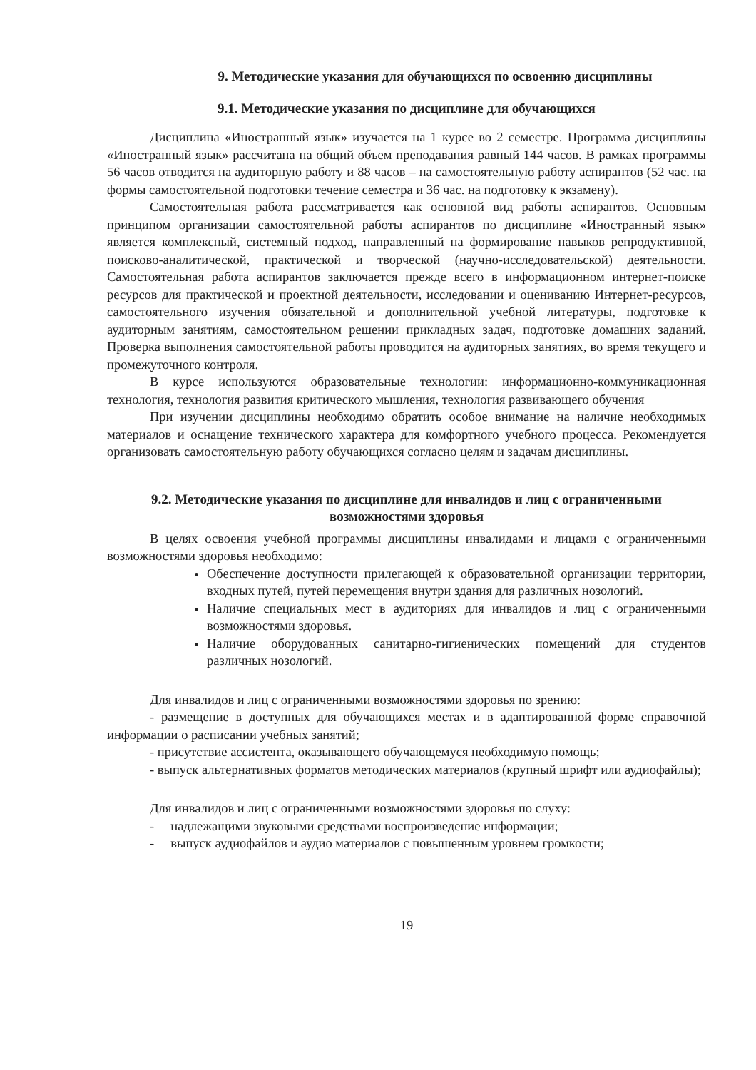9. Методические указания для обучающихся по освоению дисциплины
9.1. Методические указания по дисциплине для обучающихся
Дисциплина «Иностранный язык» изучается на 1 курсе во 2 семестре. Программа дисциплины «Иностранный язык» рассчитана на общий объем преподавания равный 144 часов. В рамках программы 56 часов отводится на аудиторную работу и 88 часов – на самостоятельную работу аспирантов (52 час. на формы самостоятельной подготовки течение семестра и 36 час. на подготовку к экзамену).
Самостоятельная работа рассматривается как основной вид работы аспирантов. Основным принципом организации самостоятельной работы аспирантов по дисциплине «Иностранный язык» является комплексный, системный подход, направленный на формирование навыков репродуктивной, поисково-аналитической, практической и творческой (научно-исследовательской) деятельности. Самостоятельная работа аспирантов заключается прежде всего в информационном интернет-поиске ресурсов для практической и проектной деятельности, исследовании и оцениванию Интернет-ресурсов, самостоятельного изучения обязательной и дополнительной учебной литературы, подготовке к аудиторным занятиям, самостоятельном решении прикладных задач, подготовке домашних заданий. Проверка выполнения самостоятельной работы проводится на аудиторных занятиях, во время текущего и промежуточного контроля.
В курсе используются образовательные технологии: информационно-коммуникационная технология, технология развития критического мышления, технология развивающего обучения
При изучении дисциплины необходимо обратить особое внимание на наличие необходимых материалов и оснащение технического характера для комфортного учебного процесса. Рекомендуется организовать самостоятельную работу обучающихся согласно целям и задачам дисциплины.
9.2. Методические указания по дисциплине для инвалидов и лиц с ограниченными возможностями здоровья
В целях освоения учебной программы дисциплины инвалидами и лицами с ограниченными возможностями здоровья необходимо:
Обеспечение доступности прилегающей к образовательной организации территории, входных путей, путей перемещения внутри здания для различных нозологий.
Наличие специальных мест в аудиториях для инвалидов и лиц с ограниченными возможностями здоровья.
Наличие оборудованных санитарно-гигиенических помещений для студентов различных нозологий.
Для инвалидов и лиц с ограниченными возможностями здоровья по зрению:
- размещение в доступных для обучающихся местах и в адаптированной форме справочной информации о расписании учебных занятий;
- присутствие ассистента, оказывающего обучающемуся необходимую помощь;
- выпуск альтернативных форматов методических материалов (крупный шрифт или аудиофайлы);
Для инвалидов и лиц с ограниченными возможностями здоровья по слуху:
- надлежащими звуковыми средствами воспроизведение информации;
- выпуск аудиофайлов и аудио материалов с повышенным уровнем громкости;
19